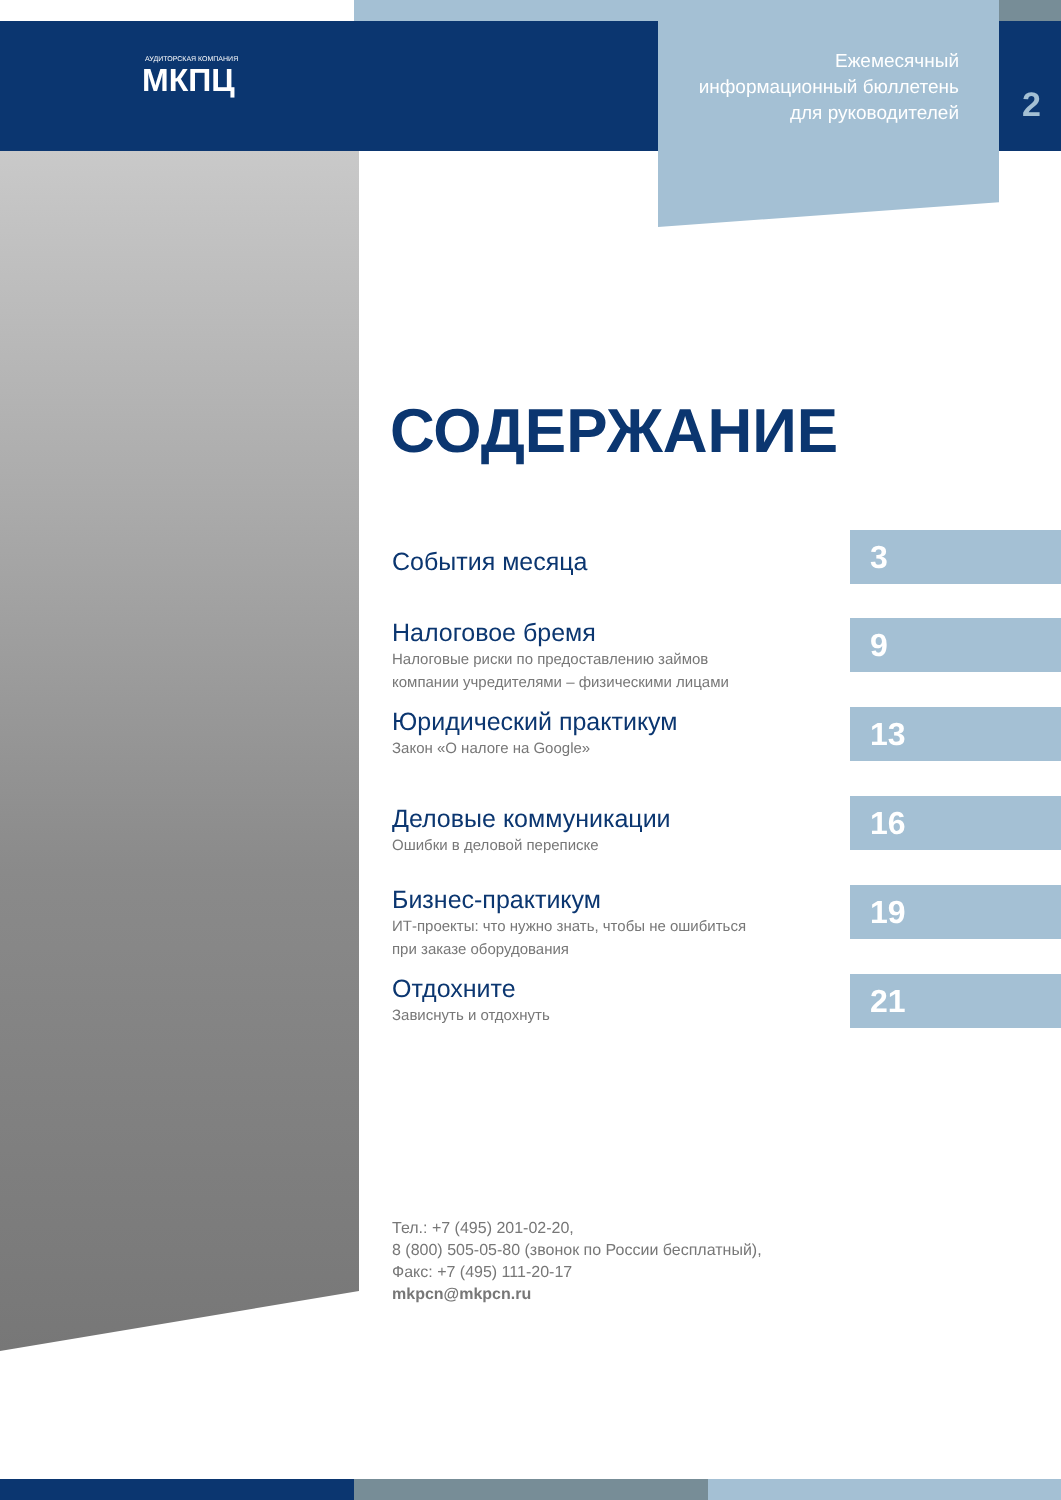АУДИТОРСКАЯ КОМПАНИЯ
МКПЦ
Ежемесячный
информационный бюллетень
для руководителей
2
СОДЕРЖАНИЕ
События месяца
3
Налоговое бремя
Налоговые риски по предоставлению займов
компании учредителями – физическими лицами
9
Юридический практикум
Закон «О налоге на Google»
13
Деловые коммуникации
Ошибки в деловой переписке
16
Бизнес-практикум
ИТ-проекты: что нужно знать, чтобы не ошибиться
при заказе оборудования
19
Отдохните
Зависнуть и отдохнуть
21
Тел.: +7 (495) 201-02-20,
8 (800) 505-05-80 (звонок по России бесплатный),
Факс: +7 (495) 111-20-17
mkpcn@mkpcn.ru